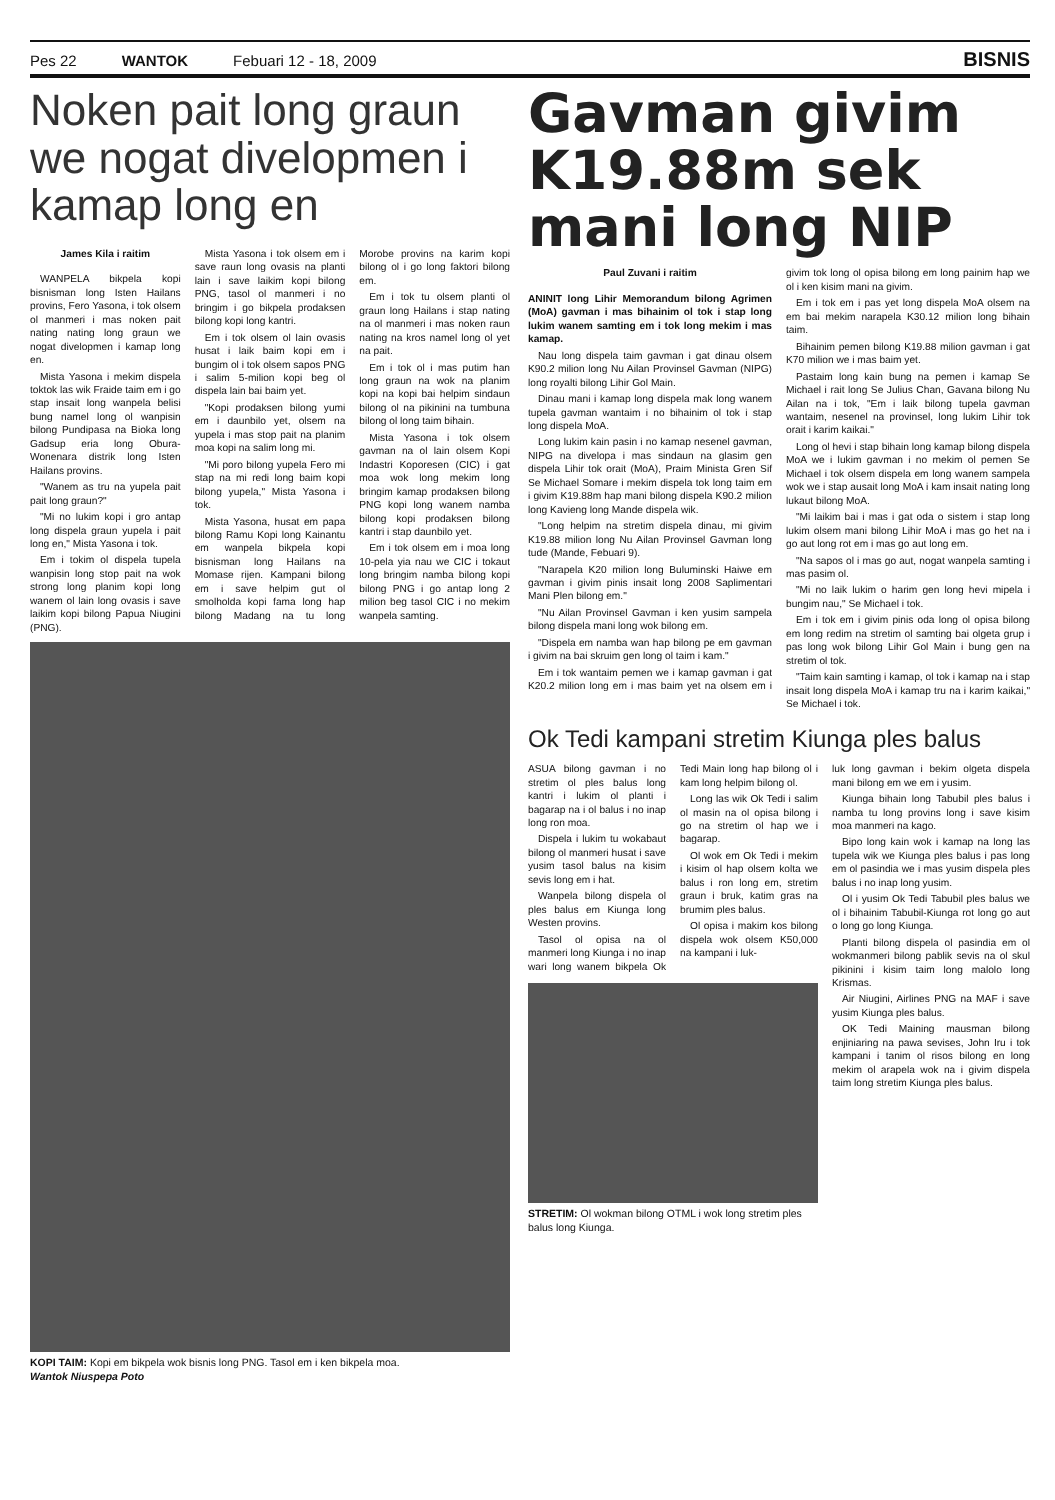Pes 22 WANTOK Febuari 12 - 18, 2009 BISNIS
Noken pait long graun we nogat divelopmen i kamap long en
James Kila i raitim
WANPELA bikpela kopi bisnisman long Isten Hailans provins, Fero Yasona, i tok olsem ol manmeri i mas noken pait nating nating long graun we nogat divelopmen i kamap long en.
Mista Yasona i mekim dispela toktok las wik Fraide taim em i go stap insait long wanpela belisi bung namel long ol wanpisin bilong Pundipasa na Bioka long Gadsup eria long Obura-Wonenara distrik long Isten Hailans provins.
"Wanem as tru na yupela pait pait long graun?"
"Mi no lukim kopi i gro antap long dispela graun yupela i pait long en," Mista Yasona i tok.
Em i tokim ol dispela tupela wanpisin long stop pait na wok strong long planim kopi long wanem ol lain long ovasis i save laikim kopi bilong Papua Niugini (PNG).
Mista Yasona i tok olsem em i save raun long ovasis na planti lain i save laikim kopi bilong PNG, tasol ol manmeri i no bringim i go bikpela prodaksen bilong kopi long kantri.
Em i tok olsem ol lain ovasis husat i laik baim kopi em i bungim ol i tok olsem sapos PNG i salim 5-milion kopi beg ol dispela lain bai baim yet.
"Kopi prodaksen bilong yumi em i daunbilo yet, olsem na yupela i mas stop pait na planim moa kopi na salim long mi.
"Mi poro bilong yupela Fero mi stap na mi redi long baim kopi bilong yupela," Mista Yasona i tok.
Mista Yasona, husat em papa bilong Ramu Kopi long Kainantu em wanpela bikpela kopi bisnisman long Hailans na Momase rijen. Kampani bilong em i save helpim gut ol smolholda kopi fama long hap bilong Madang na tu long Morobe provins na karim kopi bilong ol i go long faktori bilong em.
Em i tok tu olsem planti ol graun long Hailans i stap nating na ol manmeri i mas noken raun nating na kros namel long ol yet na pait.
Em i tok ol i mas putim han long graun na wok na planim kopi na kopi bai helpim sindaun bilong ol na pikinini na tumbuna bilong ol long taim bihain.
Mista Yasona i tok olsem gavman na ol lain olsem Kopi Indastri Koporesen (CIC) i gat moa wok long mekim long bringim kamap prodaksen bilong PNG kopi long wanem namba bilong kopi prodaksen bilong kantri i stap daunbilo yet.
Em i tok olsem em i moa long 10-pela yia nau we CIC i tokaut long bringim namba bilong kopi bilong PNG i go antap long 2 milion beg tasol CIC i no mekim wanpela samting.
KOPI TAIM: Kopi em bikpela wok bisnis long PNG. Tasol em i ken bikpela moa.
Wantok Niuspepa Poto
Gavman givim K19.88m sek mani long NIP
Paul Zuvani i raitim
ANINIT long Lihir Memorandum bilong Agrimen (MoA) gavman i mas bihainim ol tok i stap long lukim wanem samting em i tok long mekim i mas kamap.
Nau long dispela taim gavman i gat dinau olsem K90.2 milion long Nu Ailan Provinsel Gavman (NIPG) long royalti bilong Lihir Gol Main.
Dinau mani i kamap long dispela mak long wanem tupela gavman wantaim i no bihainim ol tok i stap long dispela MoA.
Long lukim kain pasin i no kamap nesenel gavman, NIPG na divelopa i mas sindaun na glasim gen dispela Lihir tok orait (MoA), Praim Minista Gren Sif Se Michael Somare i mekim dispela tok long taim em i givim K19.88m hap mani bilong dispela K90.2 milion long Kavieng long Mande dispela wik.
"Long helpim na stretim dispela dinau, mi givim K19.88 milion long Nu Ailan Provinsel Gavman long tude (Mande, Febuari 9).
"Narapela K20 milion long Buluminski Haiwe em gavman i givim pinis insait long 2008 Saplimentari Mani Plen bilong em."
"Nu Ailan Provinsel Gavman i ken yusim sampela bilong dispela mani long wok bilong em.
"Dispela em namba wan hap bilong pe em gavman i givim na bai skruim gen long ol taim i kam."
Em i tok wantaim pemen we i kamap gavman i gat K20.2 milion long em i mas baim yet na olsem em i givim tok long ol opisa bilong em long painim hap we ol i ken kisim mani na givim.
Em i tok em i pas yet long dispela MoA olsem na em bai mekim narapela K30.12 milion long bihain taim.
Bihainim pemen bilong K19.88 milion gavman i gat K70 milion we i mas baim yet.
Pastaim long kain bung na pemen i kamap Se Michael i rait long Se Julius Chan, Gavana bilong Nu Ailan na i tok, "Em i laik bilong tupela gavman wantaim, nesenel na provinsel, long lukim Lihir tok orait i karim kaikai."
Long ol hevi i stap bihain long kamap bilong dispela MoA we i lukim gavman i no mekim ol pemen Se Michael i tok olsem dispela em long wanem sampela wok we i stap ausait long MoA i kam insait nating long lukaut bilong MoA.
"Mi laikim bai i mas i gat oda o sistem i stap long lukim olsem mani bilong Lihir MoA i mas go het na i go aut long rot em i mas go aut long em.
"Na sapos ol i mas go aut, nogat wanpela samting i mas pasim ol.
"Mi no laik lukim o harim gen long hevi mipela i bungim nau," Se Michael i tok.
Em i tok em i givim pinis oda long ol opisa bilong em long redim na stretim ol samting bai olgeta grup i pas long wok bilong Lihir Gol Main i bung gen na stretim ol tok.
"Taim kain samting i kamap, ol tok i kamap na i stap insait long dispela MoA i kamap tru na i karim kaikai," Se Michael i tok.
Ok Tedi kampani stretim Kiunga ples balus
ASUA bilong gavman i no stretim ol ples balus long kantri i lukim ol planti i bagarap na i ol balus i no inap long ron moa.
Dispela i lukim tu wokabaut bilong ol manmeri husat i save yusim tasol balus na kisim sevis long em i hat.
Wanpela bilong dispela ol ples balus em Kiunga long Westen provins.
Tasol ol opisa na ol manmeri long Kiunga i no inap wari long wanem bikpela Ok Tedi Main long hap bilong ol i kam long helpim bilong ol.
Long las wik Ok Tedi i salim ol masin na ol opisa bilong i go na stretim ol hap we i bagarap.
Ol wok em Ok Tedi i mekim i kisim ol hap olsem kolta we balus i ron long em, stretim graun i bruk, katim gras na brumim ples balus.
Ol opisa i makim kos bilong dispela wok olsem K50,000 na kampani i luk-
STRETIM: Ol wokman bilong OTML i wok long stretim ples balus long Kiunga.
luk long gavman i bekim olgeta dispela mani bilong em we em i yusim.
Kiunga bihain long Tabubil ples balus i namba tu long provins long i save kisim moa manmeri na kago.
Bipo long kain wok i kamap na long las tupela wik we Kiunga ples balus i pas long em ol pasindia we i mas yusim dispela ples balus i no inap long yusim.
Ol i yusim Ok Tedi Tabubil ples balus we ol i bihainim Tabubil-Kiunga rot long go aut o long go long Kiunga.
Planti bilong dispela ol pasindia em ol wokmanmeri bilong pablik sevis na ol skul pikinini i kisim taim long malolo long Krismas.
Air Niugini, Airlines PNG na MAF i save yusim Kiunga ples balus.
OK Tedi Maining mausman bilong enjiniaring na pawa sevises, John Iru i tok kampani i tanim ol risos bilong en long mekim ol arapela wok na i givim dispela taim long stretim Kiunga ples balus.